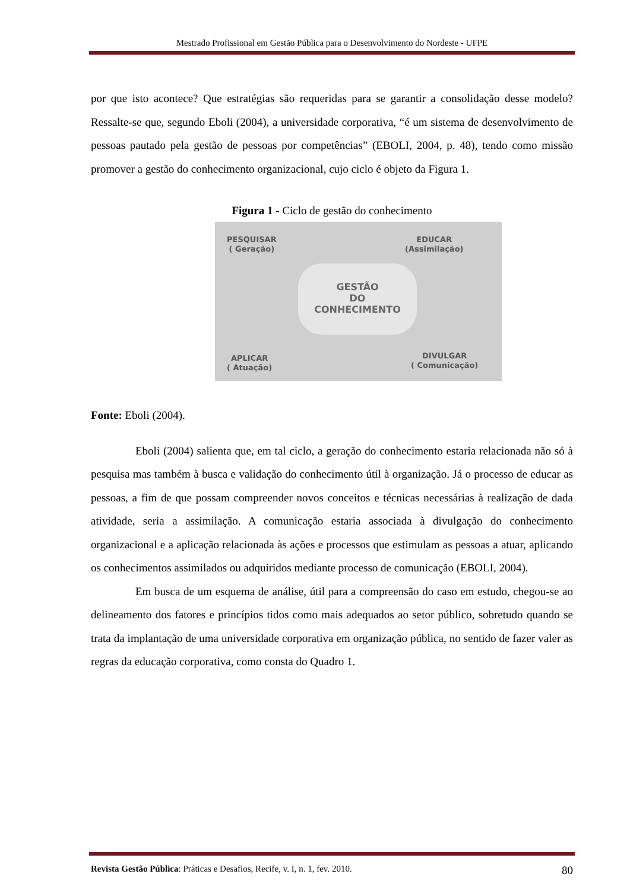Mestrado Profissional em Gestão Pública para o Desenvolvimento do Nordeste - UFPE
por que isto acontece? Que estratégias são requeridas para se garantir a consolidação desse modelo? Ressalte-se que, segundo Eboli (2004), a universidade corporativa, “é um sistema de desenvolvimento de pessoas pautado pela gestão de pessoas por competências” (EBOLI, 2004, p. 48), tendo como missão promover a gestão do conhecimento organizacional, cujo ciclo é objeto da Figura 1.
Figura 1 - Ciclo de gestão do conhecimento
PESQUISAR
( Geração)
EDUCAR
(Assimilação)
GESTÃO
DO
CONHECIMENTO
APLICAR
( Atuação)
DIVULGAR
( Comunicação)
Fonte: Eboli (2004).
Eboli (2004) salienta que, em tal ciclo, a geração do conhecimento estaria relacionada não só à pesquisa mas também à busca e validação do conhecimento útil à organização. Já o processo de educar as pessoas, a fim de que possam compreender novos conceitos e técnicas necessárias à realização de dada atividade, seria a assimilação. A comunicação estaria associada à divulgação do conhecimento organizacional e a aplicação relacionada às ações e processos que estimulam as pessoas a atuar, aplicando os conhecimentos assimilados ou adquiridos mediante processo de comunicação (EBOLI, 2004).
Em busca de um esquema de análise, útil para a compreensão do caso em estudo, chegou-se ao delineamento dos fatores e princípios tidos como mais adequados ao setor público, sobretudo quando se trata da implantação de uma universidade corporativa em organização pública, no sentido de fazer valer as regras da educação corporativa, como consta do Quadro 1.
Revista Gestão Pública: Práticas e Desafios, Recife, v. I, n. 1, fev. 2010. 80